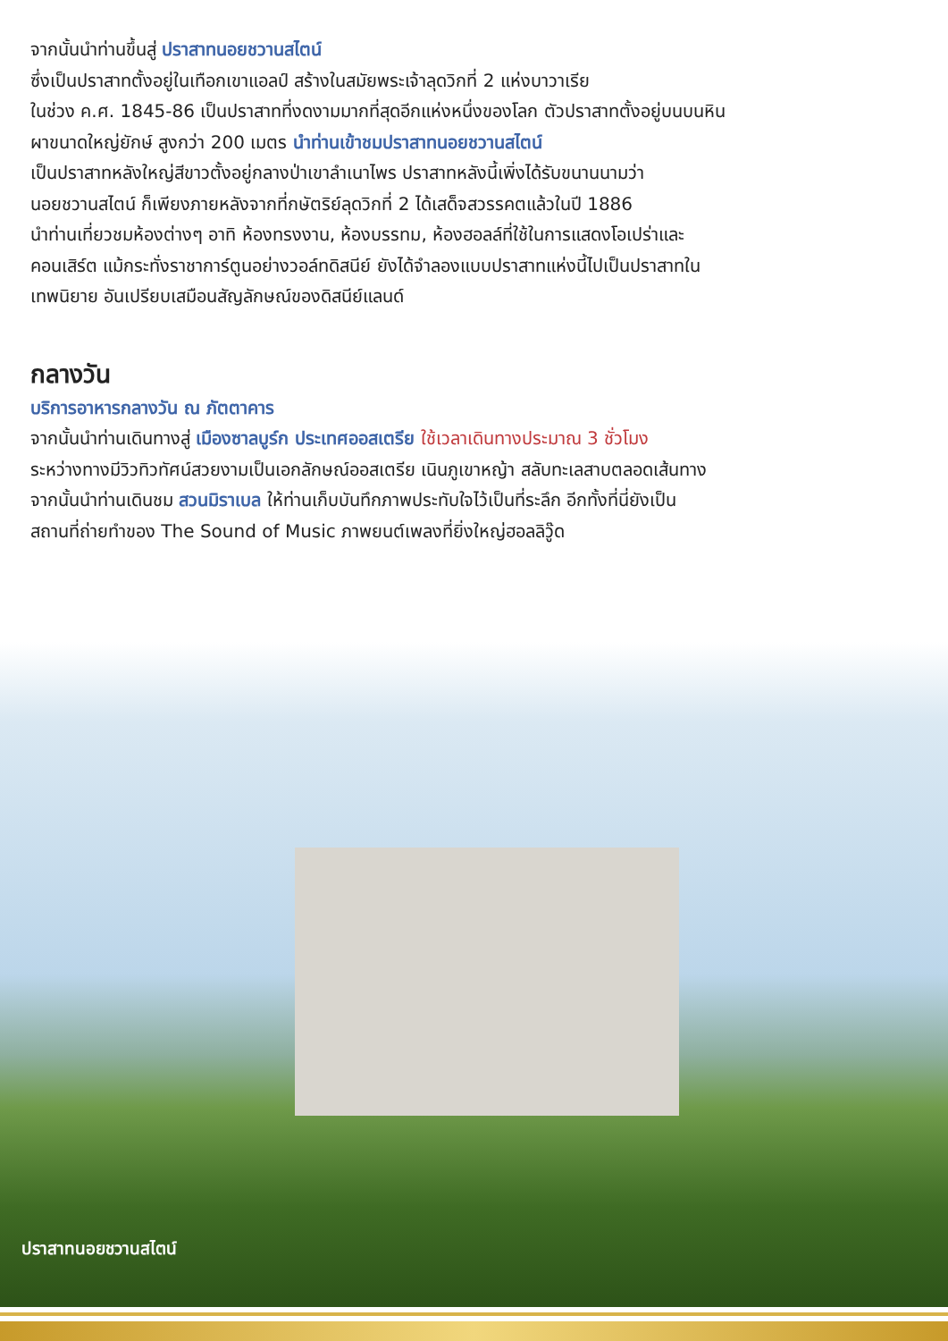จากนั้นนำท่านขึ้นสู่ ปราสาทนอยชวานสไตน์
ซึ่งเป็นปราสาทตั้งอยู่ในเทือกเขาแอลป์ สร้างในสมัยพระเจ้าลุดวิกที่ 2 แห่งบาวาเรีย
ในช่วง ค.ศ. 1845-86 เป็นปราสาทที่งดงามมากที่สุดอีกแห่งหนึ่งของโลก ตัวปราสาทตั้งอยู่บนบนหิน
ผาขนาดใหญ่ยักษ์ สูงกว่า 200 เมตร นำท่านเข้าชมปราสาทนอยชวานสไตน์
เป็นปราสาทหลังใหญ่สีขาวตั้งอยู่กลางป่าเขาลำเนาไพร ปราสาทหลังนี้เพิ่งได้รับขนานนามว่า
นอยชวานสไตน์ ก็เพียงภายหลังจากที่กษัตริย์ลุดวิกที่ 2 ได้เสด็จสวรรคตแล้วในปี 1886
นำท่านเที่ยวชมห้องต่างๆ อาทิ ห้องทรงงาน, ห้องบรรทม, ห้องฮอลล์ที่ใช้ในการแสดงโอเปร่าและ
คอนเสิร์ต แม้กระทั่งราชาการ์ตูนอย่างวอล์ทดิสนีย์ ยังได้จำลองแบบปราสาทแห่งนี้ไปเป็นปราสาทใน
เทพนิยาย อันเปรียบเสมือนสัญลักษณ์ของดิสนีย์แลนด์
กลางวัน
บริการอาหารกลางวัน ณ ภัตตาคาร
จากนั้นนำท่านเดินทางสู่ เมืองซาลบูร์ก ประเทศออสเตรีย ใช้เวลาเดินทางประมาณ 3 ชั่วโมง
ระหว่างทางมีวิวทิวทัศน์สวยงามเป็นเอกลักษณ์ออสเตรีย เนินภูเขาหญ้า สลับทะเลสาบตลอดเส้นทาง
จากนั้นนำท่านเดินชม สวนมิราเบล ให้ท่านเก็บบันทึกภาพประทับใจไว้เป็นที่ระลึก อีกทั้งที่นี่ยังเป็น
สถานที่ถ่ายทำของ The Sound of Music ภาพยนต์เพลงที่ยิ่งใหญ่ฮอลลิวู๊ด
ปราสาทนอยชวานสไตน์